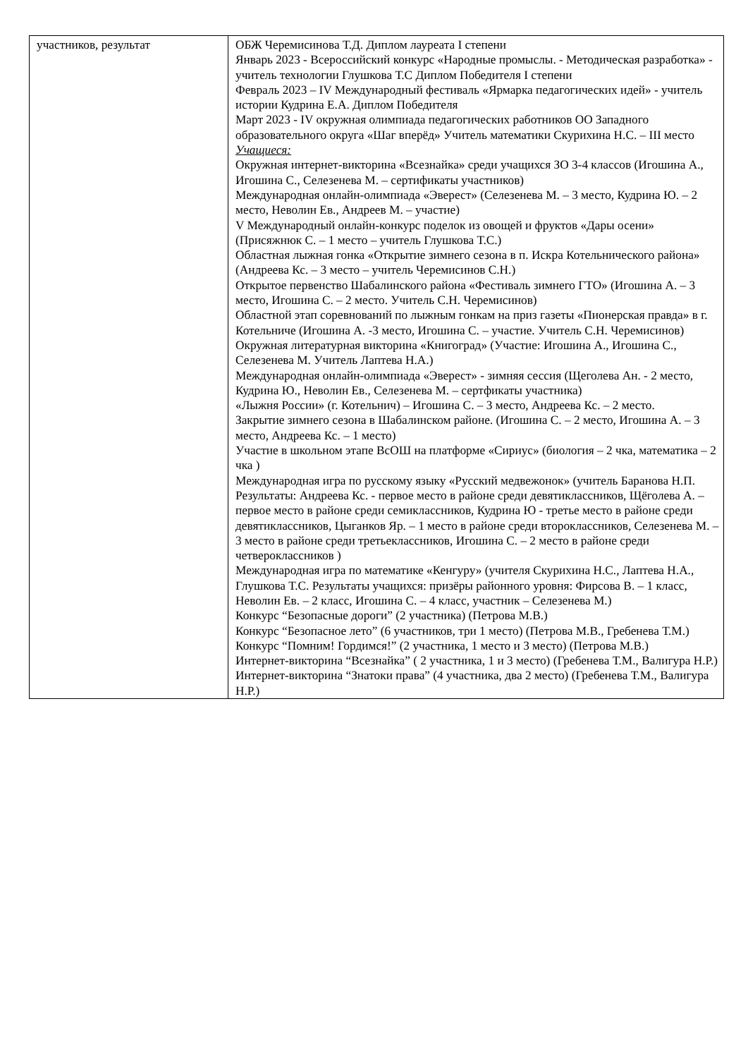| участников, результат | ОБЖ Черемисинова Т.Д. Диплом лауреата I степени Январь 2023 - Всероссийский конкурс «Народные промыслы. - Методическая разработка» - учитель технологии Глушкова Т.С Диплом Победителя I степени Февраль 2023 – IV Международный фестиваль «Ярмарка педагогических идей» - учитель истории Кудрина Е.А. Диплом Победителя Март 2023 - IV окружная олимпиада педагогических работников ОО Западного образовательного округа «Шаг вперёд» Учитель математики Скурихина Н.С. – III место Учащиеся: Окружная интернет-викторина «Всезнайка» среди учащихся ЗО 3-4 классов (Игошина А., Игошина С., Селезенева М. – сертификаты участников) Международная онлайн-олимпиада «Эверест» (Селезенева М. – 3 место, Кудрина Ю. – 2 место, Неволин Ев., Андреев М. – участие) V Международный онлайн-конкурс поделок из овощей и фруктов «Дары осени» (Присяжнюк С. – 1 место – учитель Глушкова Т.С.) Областная лыжная гонка «Открытие зимнего сезона в п. Искра Котельнического района» (Андреева Кс. – 3 место – учитель Черемисинов С.Н.) Открытое первенство Шабалинского района «Фестиваль зимнего ГТО» (Игошина А. – 3 место, Игошина С. – 2 место. Учитель С.Н. Черемисинов) Областной этап соревнований по лыжным гонкам на приз газеты «Пионерская правда» в г. Котельниче (Игошина А. -3 место, Игошина С. – участие. Учитель С.Н. Черемисинов) Окружная литературная викторина «Книгоград» (Участие: Игошина А., Игошина С., Селезенева М. Учитель Лаптева Н.А.) Международная онлайн-олимпиада «Эверест» - зимняя сессия (Щеголева Ан. - 2 место, Кудрина Ю., Неволин Ев., Селезенева М. – сертфикаты участника) «Лыжня России» (г. Котельнич) – Игошина С. – 3 место, Андреева Кс. – 2 место. Закрытие зимнего сезона в Шабалинском районе. (Игошина С. – 2 место, Игошина А. – 3 место, Андреева Кс. – 1 место) Участие в школьном этапе ВсОШ на платформе «Сириус» (биология – 2 чка, математика – 2 чка ) Международная игра по русскому языку «Русский медвежонок» (учитель Баранова Н.П. Результаты: Андреева Кс. - первое место в районе среди девятиклассников, Щёголева А. – первое место в районе среди семиклассников, Кудрина Ю - третье место в районе среди девятиклассников, Цыганков Яр. – 1 место в районе среди второклассников, Селезенева М. – 3 место в районе среди третьеклассников, Игошина С. – 2 место в районе среди четвероклассников ) Международная игра по математике «Кенгуру» (учителя Скурихина Н.С., Лаптева Н.А., Глушкова Т.С. Результаты учащихся: призёры районного уровня: Фирсова В. – 1 класс, Неволин Ев. – 2 класс, Игошина С. – 4 класс, участник – Селезенева М.) Конкурс “Безопасные дороги” (2 участника) (Петрова М.В.) Конкурс “Безопасное лето” (6 участников, три 1 место) (Петрова М.В., Гребенева Т.М.) Конкурс “Помним! Гордимся!” (2 участника, 1 место и 3 место) (Петрова М.В.) Интернет-викторина “Всезнайка” ( 2 участника, 1 и 3 место) (Гребенева Т.М., Валигура Н.Р.) Интернет-викторина “Знатоки права” (4 участника, два 2 место) (Гребенева Т.М., Валигура Н.Р.) |